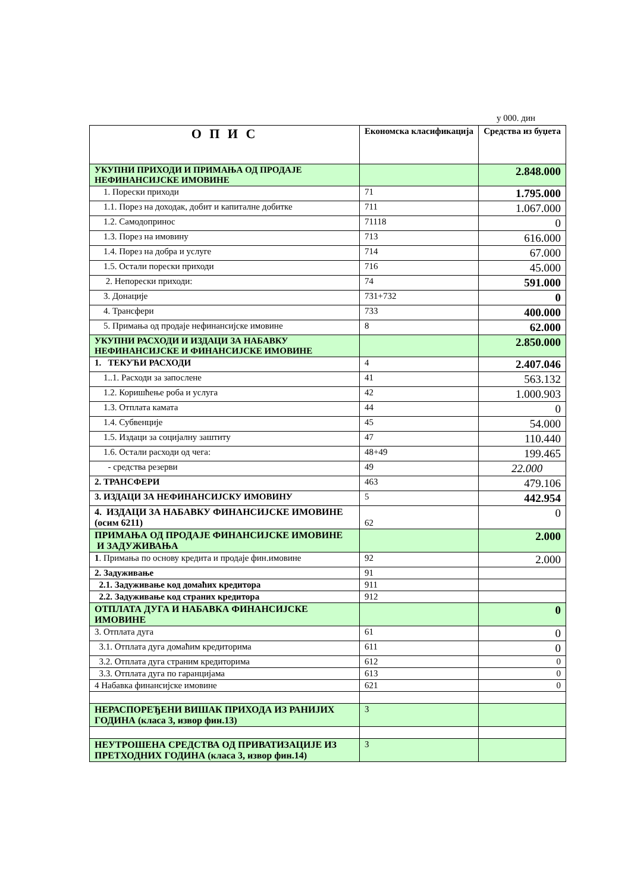у 000. дин
| О П И С | Економска класификација | Средства из буџета |
| --- | --- | --- |
| УКУПНИ ПРИХОДИ И ПРИМАЊА ОД ПРОДАЈЕ НЕФИНАНСИЈСКЕ ИМОВИНЕ | | 2.848.000 |
| 1. Порески приходи | 71 | 1.795.000 |
| 1.1. Порез на доходак, добит и капиталне добитке | 711 | 1.067.000 |
| 1.2. Самодопринос | 71118 | 0 |
| 1.3. Порез на имовину | 713 | 616.000 |
| 1.4. Порез на добра и услуге | 714 | 67.000 |
| 1.5. Остали порески приходи | 716 | 45.000 |
| 2. Непорески приходи: | 74 | 591.000 |
| 3. Донације | 731+732 | 0 |
| 4. Трансфери | 733 | 400.000 |
| 5. Примања од продаје нефинансијске имовине | 8 | 62.000 |
| УКУПНИ РАСХОДИ И ИЗДАЦИ ЗА НАБАВКУ НЕФИНАНСИЈСКЕ И ФИНАНСИЈСКЕ ИМОВИНЕ | | 2.850.000 |
| 1. ТЕКУЋИ РАСХОДИ | 4 | 2.407.046 |
| 1..1. Расходи за запослене | 41 | 563.132 |
| 1.2. Коришћење роба и услуга | 42 | 1.000.903 |
| 1.3. Отплата камата | 44 | 0 |
| 1.4. Субвенције | 45 | 54.000 |
| 1.5. Издаци за социјалну заштиту | 47 | 110.440 |
| 1.6. Остали расходи од чега: | 48+49 | 199.465 |
| - средства резерви | 49 | 22.000 |
| 2. ТРАНСФЕРИ | 463 | 479.106 |
| 3. ИЗДАЦИ ЗА НЕФИНАНСИЈСКУ ИМОВИНУ | 5 | 442.954 |
| 4. ИЗДАЦИ ЗА НАБАВКУ ФИНАНСИЈСКЕ ИМОВИНЕ (осим 6211) | 62 | 0 |
| ПРИМАЊА ОД ПРОДАЈЕ ФИНАНСИЈСКЕ ИМОВИНЕ И ЗАДУЖИВАЊА | | 2.000 |
| 1 . Примања по основу кредита и продаје фин.имовине | 92 | 2.000 |
| 2. Задуживање | 91 | |
| 2.1. Задуживање код домаћих кредитора | 911 | |
| 2.2. Задуживање код страних кредитора | 912 | |
| ОТПЛАТА ДУГА И НАБАВКА ФИНАНСИЈСКЕ ИМОВИНЕ | | 0 |
| 3. Отплата дуга | 61 | 0 |
| 3.1. Отплата дуга домаћим кредиторима | 611 | 0 |
| 3.2. Отплата дуга страним кредиторима | 612 | 0 |
| 3.3. Отплата дуга по гаранцијама | 613 | 0 |
| 4 Набавка финансијске имовине | 621 | 0 |
| НЕРАСПОРЕЂЕНИ ВИШАК ПРИХОДА ИЗ РАНИЈИХ ГОДИНА (класа 3, извор фин.13) | 3 | |
| НЕУТРОШЕНА СРЕДСТВА ОД ПРИВАТИЗАЦИЈЕ ИЗ ПРЕТХОДНИХ ГОДИНА (класа 3, извор фин.14) | 3 | |